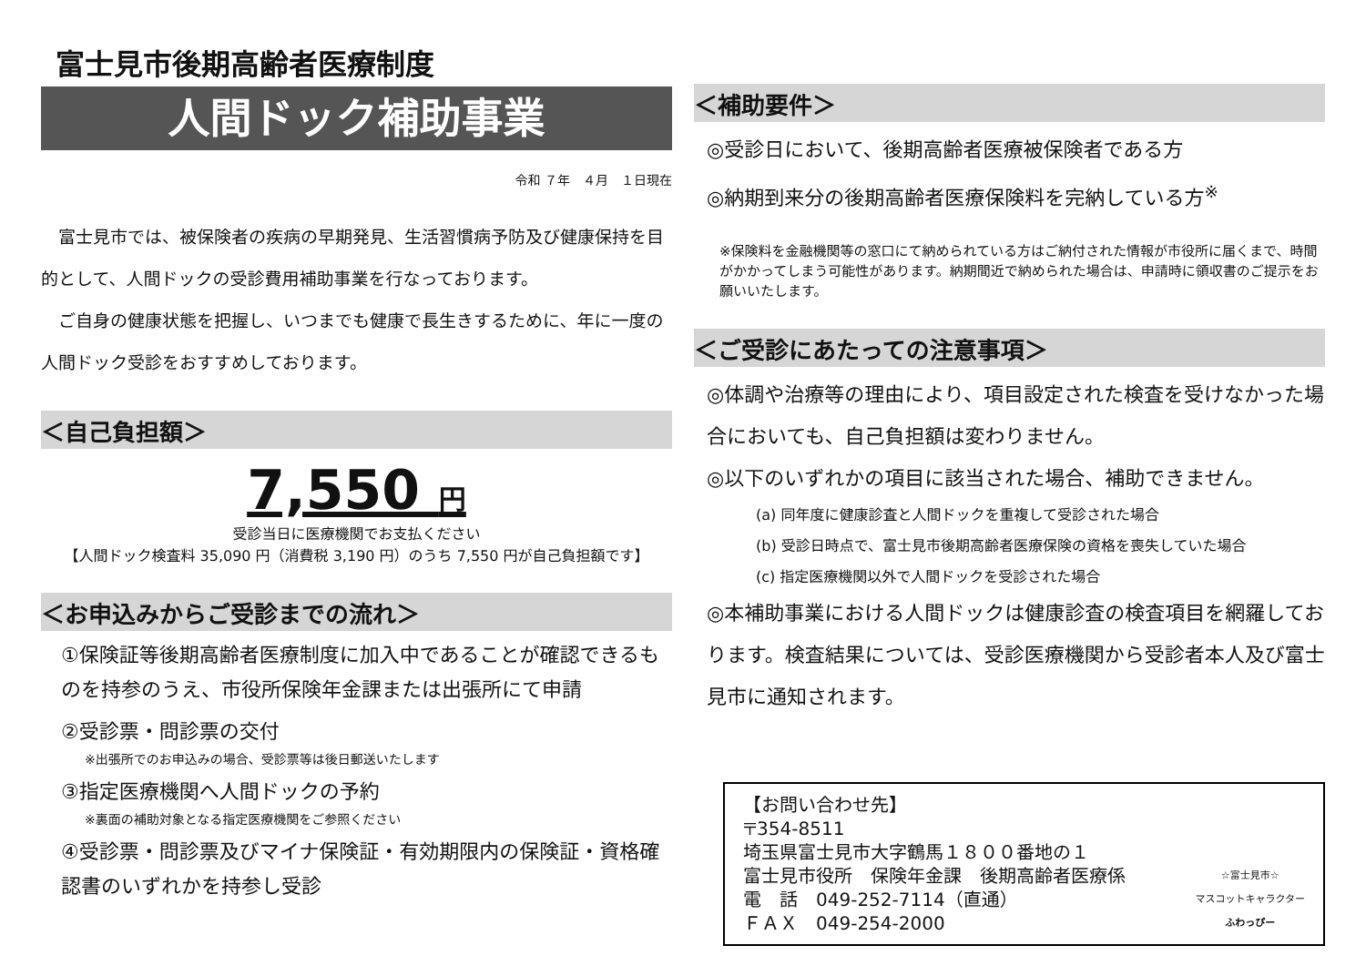富士見市後期高齢者医療制度
人間ドック補助事業
令和 ７年　４月　１日現在
　富士見市では、被保険者の疾病の早期発見、生活習慣病予防及び健康保持を目的として、人間ドックの受診費用補助事業を行なっております。
　ご自身の健康状態を把握し、いつまでも健康で長生きするために、年に一度の人間ドック受診をおすすめしております。
＜自己負担額＞
7,550 円
受診当日に医療機関でお支払ください
【人間ドック検査料 35,090 円（消費税 3,190 円）のうち 7,550 円が自己負担額です】
＜お申込みからご受診までの流れ＞
①保険証等後期高齢者医療制度に加入中であることが確認できるものを持参のうえ、市役所保険年金課または出張所にて申請
②受診票・問診票の交付
※出張所でのお申込みの場合、受診票等は後日郵送いたします
③指定医療機関へ人間ドックの予約
※裏面の補助対象となる指定医療機関をご参照ください
④受診票・問診票及びマイナ保険証・有効期限内の保険証・資格確認書のいずれかを持参し受診
＜補助要件＞
◎受診日において、後期高齢者医療被保険者である方
◎納期到来分の後期高齢者医療保険料を完納している方<sup>※</sup>
※保険料を金融機関等の窓口にて納められている方はご納付された情報が市役所に届くまで、時間がかかってしまう可能性があります。納期間近で納められた場合は、申請時に領収書のご提示をお願いいたします。
＜ご受診にあたっての注意事項＞
◎体調や治療等の理由により、項目設定された検査を受けなかった場合においても、自己負担額は変わりません。
◎以下のいずれかの項目に該当された場合、補助できません。
(a) 同年度に健康診査と人間ドックを重複して受診された場合
(b) 受診日時点で、富士見市後期高齢者医療保険の資格を喪失していた場合
(c) 指定医療機関以外で人間ドックを受診された場合
◎本補助事業における人間ドックは健康診査の検査項目を網羅しております。検査結果については、受診医療機関から受診者本人及び富士見市に通知されます。
【お問い合わせ先】
〒354-8511
埼玉県富士見市大字鶴馬１８００番地の１
富士見市役所　保険年金課　後期高齢者医療係
電　話　049-252-7114（直通）
ＦＡＸ　049-254-2000
☆富士見市☆
マスコットキャラクター
ふわっぴー